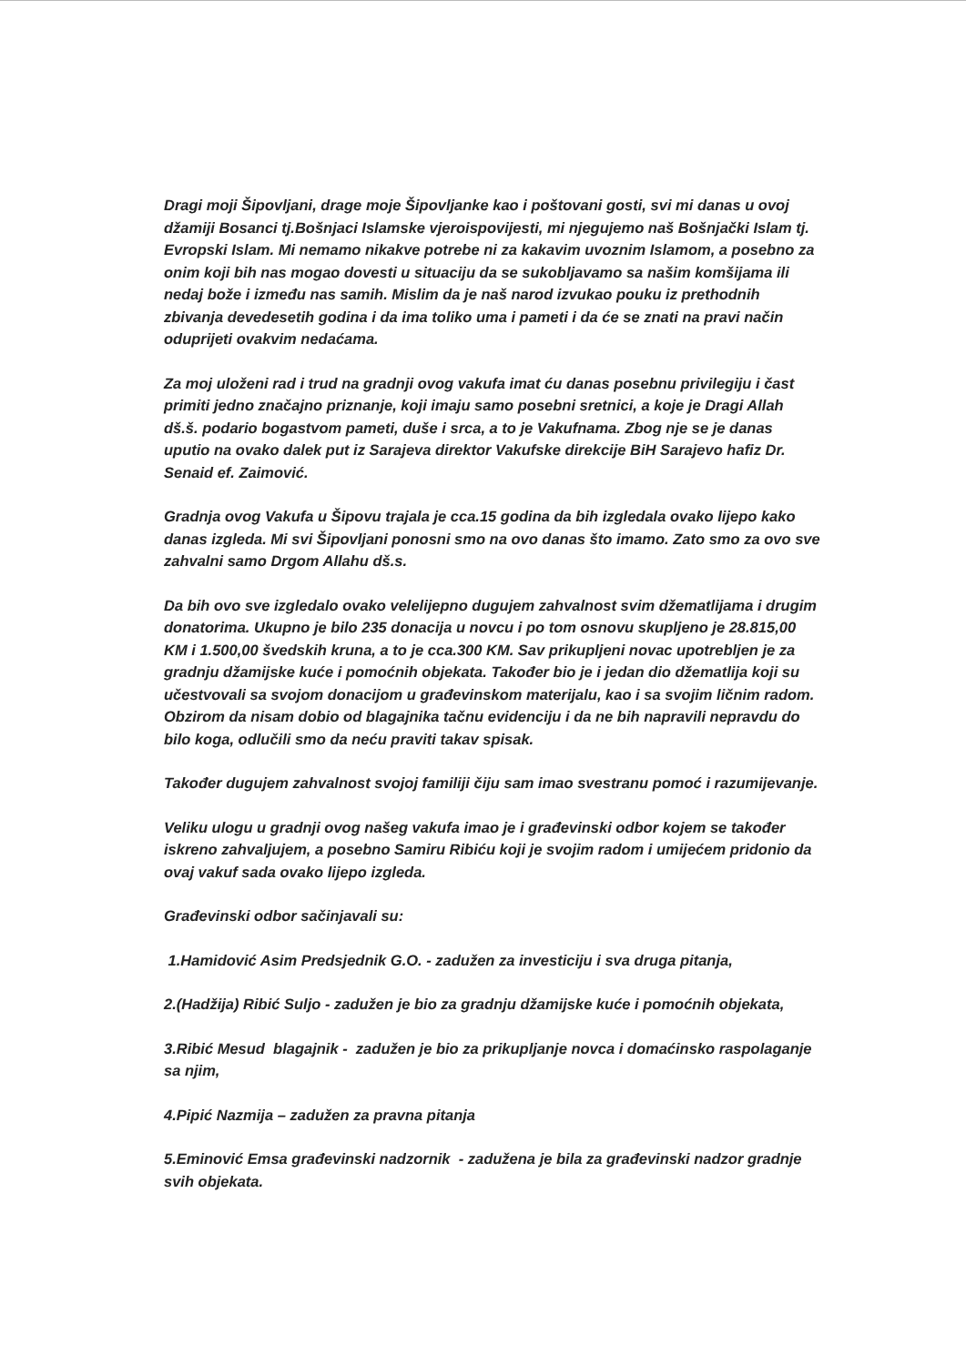Dragi moji Šipovljani, drage moje Šipovljanke kao i poštovani gosti, svi mi danas u ovoj džamiji Bosanci tj.Bošnjaci Islamske vjeroispovijesti, mi njegujemo naš Bošnjački Islam tj. Evropski Islam. Mi nemamo nikakve potrebe ni za kakavim uvoznim Islamom, a posebno za onim koji bih nas mogao dovesti u situaciju da se sukobljavamo sa našim komšijama ili nedaj bože i između nas samih. Mislim da je naš narod izvukao pouku iz prethodnih zbivanja devedesetih godina i da ima toliko uma i pameti i da će se znati na pravi način oduprijeti ovakvim nedaćama.
Za moj uloženi rad i trud na gradnji ovog vakufa imat ću danas posebnu privilegiju i čast primiti jedno značajno priznanje, koji imaju samo posebni sretnici, a koje je Dragi Allah dš.š. podario bogastvom pameti, duše i srca, a to je Vakufnama. Zbog nje se je danas uputio na ovako dalek put iz Sarajeva direktor Vakufske direkcije BiH Sarajevo hafiz Dr. Senaid ef. Zaimović.
Gradnja ovog Vakufa u Šipovu trajala je cca.15 godina da bih izgledala ovako lijepo kako danas izgleda. Mi svi Šipovljani ponosni smo na ovo danas što imamo. Zato smo za ovo sve zahvalni samo Drgom Allahu dš.s.
Da bih ovo sve izgledalo ovako velelijepno dugujem zahvalnost svim džematlijama i drugim donatorima. Ukupno je bilo 235 donacija u novcu i po tom osnovu skupljeno je 28.815,00 KM i 1.500,00 švedskih kruna, a to je cca.300 KM. Sav prikupljeni novac upotrebljen je za gradnju džamijske kuće i pomoćnih objekata. Također bio je i jedan dio džematlija koji su učestvovali sa svojom donacijom u građevinskom materijalu, kao i sa svojim ličnim radom. Obzirom da nisam dobio od blagajnika tačnu evidenciju i da ne bih napravili nepravdu do bilo koga, odlučili smo da neću praviti takav spisak.
Također dugujem zahvalnost svojoj familiji čiju sam imao svestranu pomoć i razumijevanje.
Veliku ulogu u gradnji ovog našeg vakufa imao je i građevinski odbor kojem se također iskreno zahvaljujem, a posebno Samiru Ribiću koji je svojim radom i umijećem pridonio da ovaj vakuf sada ovako lijepo izgleda.
Građevinski odbor sačinjavali su:
1.Hamidović Asim Predsjednik G.O. - zadužen za investiciju i sva druga pitanja,
2.(Hadžija) Ribić Suljo - zadužen je bio za gradnju džamijske kuće i pomoćnih objekata,
3.Ribić Mesud blagajnik - zadužen je bio za prikupljanje novca i domaćinsko raspolaganje sa njim,
4.Pipić Nazmija – zadužen za pravna pitanja
5.Eminović Emsa građevinski nadzornik - zadužena je bila za građevinski nadzor gradnje svih objekata.